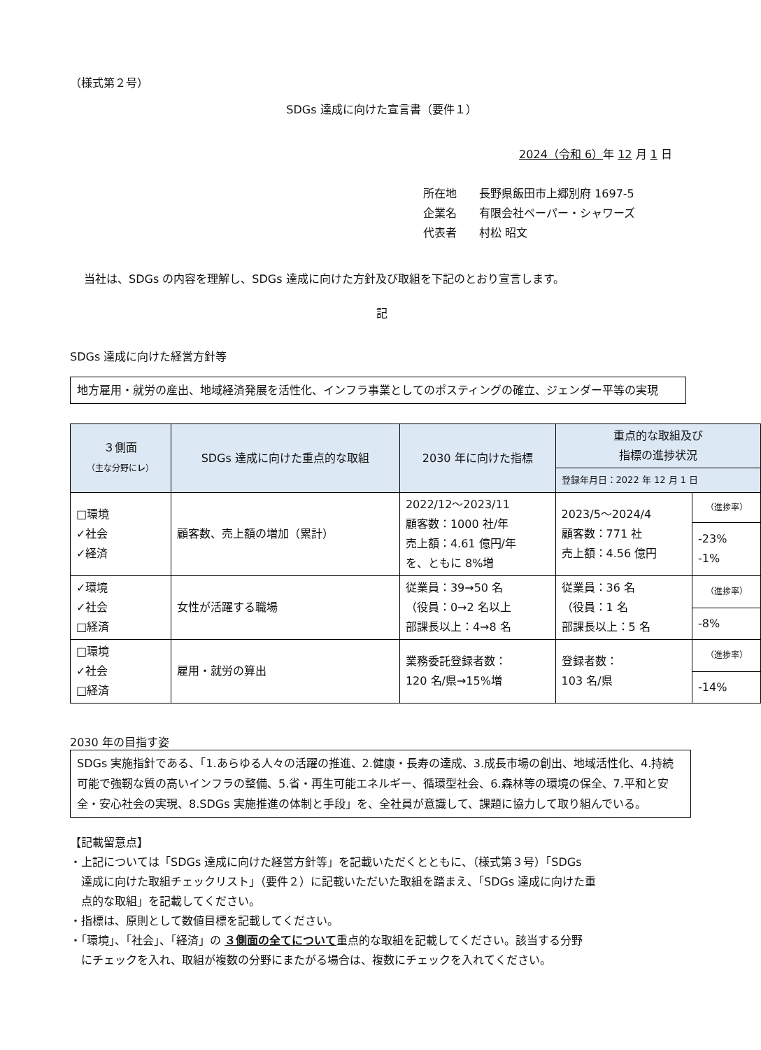（様式第２号）
SDGs 達成に向けた宣言書（要件１）
2024（令和 6）年 12 月 1 日
所在地　　長野県飯田市上郷別府 1697-5
企業名　　有限会社ペーパー・シャワーズ
代表者　　村松 昭文
当社は、SDGs の内容を理解し、SDGs 達成に向けた方針及び取組を下記のとおり宣言します。
記
SDGs 達成に向けた経営方針等
地方雇用・就労の産出、地域経済発展を活性化、インフラ事業としてのポスティングの確立、ジェンダー平等の実現
| ３側面 （主な分野に レ ） | SDGs 達成に向けた重点的な取組 | 2030 年に向けた指標 | 重点的な取組及び 指標の進捗状況 | |
| --- | --- | --- | --- | --- |
| | | | 登録年月日：2022 年 12 月 1 日 | |
| □環境 ✓社会 ✓経済 | 顧客数、売上額の増加（累計） | 2022/12〜2023/11 顧客数：1000 社/年 売上額：4.61 億円/年 を、ともに 8%増 | 2023/5〜2024/4 顧客数：771 社 売上額：4.56 億円 | （進捗率） |
| | | | | -23% -1% |
| ✓環境 ✓社会 □経済 | 女性が活躍する職場 | 従業員：39→50 名 （役員：0→2 名以上 部課長以上：4→8 名 | 従業員：36 名 （役員：1 名 部課長以上：5 名 | （進捗率） |
| | | | | -8% |
| □環境 ✓社会 □経済 | 雇用・就労の算出 | 業務委託登録者数： 120 名/県→15%増 | 登録者数： 103 名/県 | （進捗率） |
| | | | | -14% |
2030 年の目指す姿
SDGs 実施指針である、「1.あらゆる人々の活躍の推進、2.健康・長寿の達成、3.成長市場の創出、地域活性化、4.持続可能で強靭な質の高いインフラの整備、5.省・再生可能エネルギー、循環型社会、6.森林等の環境の保全、7.平和と安全・安心社会の実現、8.SDGs 実施推進の体制と手段」を、全社員が意識して、課題に協力して取り組んでいる。
【記載留意点】
・上記については「SDGs 達成に向けた経営方針等」を記載いただくとともに、（様式第３号）「SDGs
　達成に向けた取組チェックリスト」（要件２）に記載いただいた取組を踏まえ、「SDGs 達成に向けた重
　点的な取組」を記載してください。
・指標は、原則として数値目標を記載してください。
・「環境」、「社会」、「経済」の ３側面の全てについて重点的な取組を記載してください。該当する分野
　にチェックを入れ、取組が複数の分野にまたがる場合は、複数にチェックを入れてください。